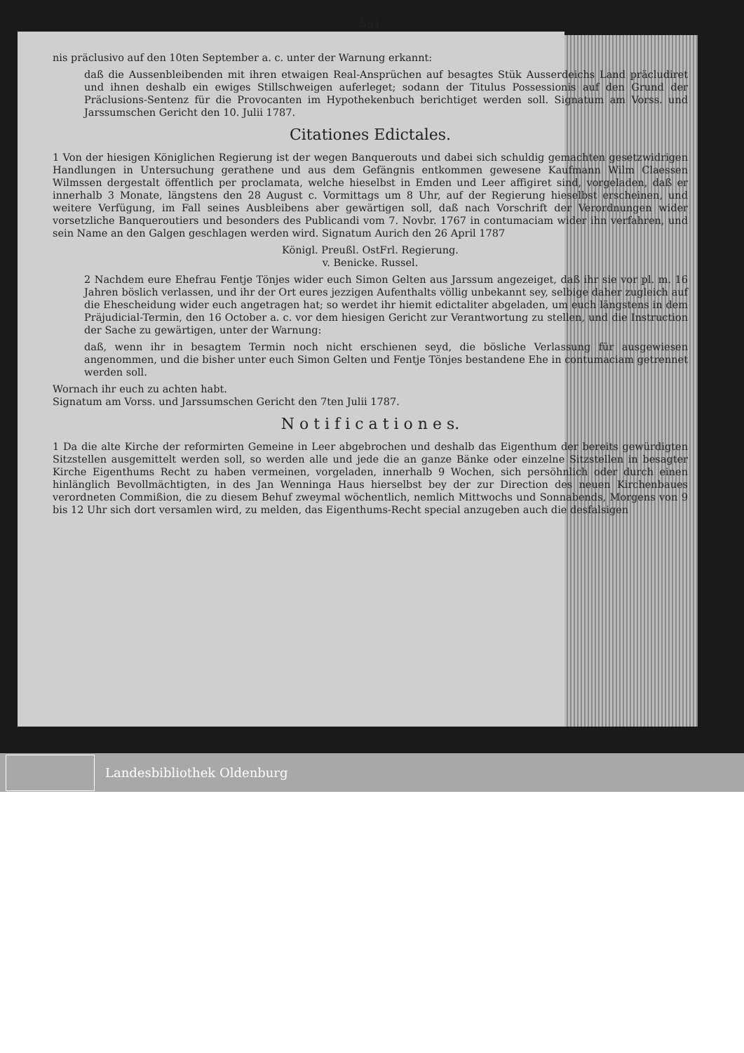581
nis präclusivo auf den 10ten September a. c. unter der Warnung erkannt:
daß die Aussenbleibenden mit ihren etwaigen Real-Ansprüchen auf besagtes Stük Ausserdeichs Land präcludiret und ihnen deshalb ein ewiges Stillschweigen auferleget; sodann der Titulus Possessionis auf den Grund der Präclusions-Sentenz für die Provocanten im Hypothekenbuch berichtiget werden soll. Signatum am Vorss. und Jarssumschen Gericht den 10. Julii 1787.
Citationes Edictales.
1 Von der hiesigen Königlichen Regierung ist der wegen Banquerouts und dabei sich schuldig gemachten gesetzwidrigen Handlungen in Untersuchung gerathene und aus dem Gefängnis entkommen gewesene Kaufmann Wilm Claessen Wilmssen dergestalt öffentlich per proclamata, welche hieselbst in Emden und Leer affigiret sind, vorgeladen, daß er innerhalb 3 Monate, längstens den 28 August c. Vormittags um 8 Uhr, auf der Regierung hieselbst erscheinen, und weitere Verfügung, im Fall seines Ausbleibens aber gewärtigen soll, daß nach Vorschrift der Verordnungen wider vorsetzliche Banqueroutiers und besonders des Publicandi vom 7. Novbr. 1767 in contumaciam wider ihn verfahren, und sein Name an den Galgen geschlagen werden wird. Signatum Aurich den 26 April 1787
Königl. Preußl. OstFrl. Regierung.
v. Benicke. Russel.
2 Nachdem eure Ehefrau Fentje Tönjes wider euch Simon Gelten aus Jarssum angezeiget, daß ihr sie vor pl. m. 16 Jahren böslich verlassen, und ihr der Ort eures jezzigen Aufenthalts völlig unbekannt sey, selbige daher zugleich auf die Ehescheidung wider euch angetragen hat; so werdet ihr hiemit edictaliter abgeladen, um euch längstens in dem Präjudicial-Termin, den 16 October a. c. vor dem hiesigen Gericht zur Verantwortung zu stellen, und die Instruction der Sache zu gewärtigen, unter der Warnung:
daß, wenn ihr in besagtem Termin noch nicht erschienen seyd, die bösliche Verlassung für ausgewiesen angenommen, und die bisher unter euch Simon Gelten und Fentje Tönjes bestandene Ehe in contumaciam getrennet werden soll.
Wornach ihr euch zu achten habt.
Signatum am Vorss. und Jarssumschen Gericht den 7ten Julii 1787.
N o t i f i c a t i o n e s.
1 Da die alte Kirche der reformirten Gemeine in Leer abgebrochen und deshalb das Eigenthum der bereits gewürdigten Sitzstellen ausgemittelt werden soll, so werden alle und jede die an ganze Bänke oder einzelne Sitzstellen in besagter Kirche Eigenthums Recht zu haben vermeinen, vorgeladen, innerhalb 9 Wochen, sich persöhnlich oder durch einen hinlänglich Bevollmächtigten, in des Jan Wenninga Haus hierselbst bey der zur Direction des neuen Kirchenbaues verordneten Commißion, die zu diesem Behuf zweymal wöchentlich, nemlich Mittwochs und Sonnabends, Morgens von 9 bis 12 Uhr sich dort versamlen wird, zu melden, das Eigenthums-Recht special anzugeben auch die desfalsigen
Landesbibliothek Oldenburg